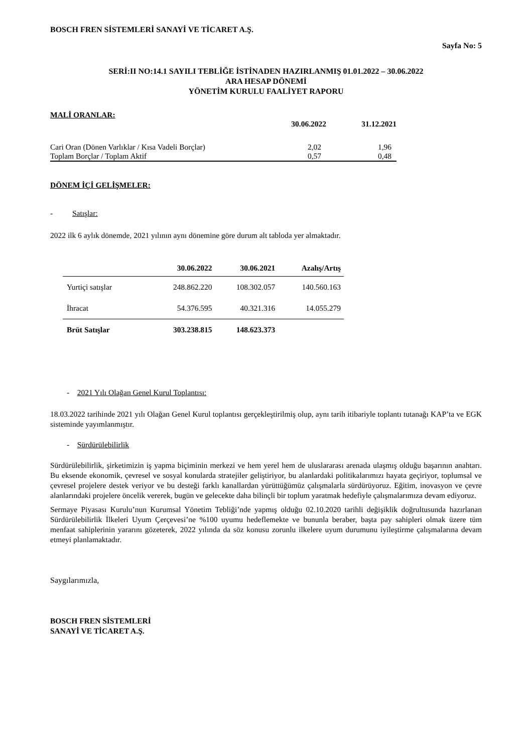BOSCH FREN SİSTEMLERİ SANAYİ VE TİCARET A.Ş.
Sayfa No: 5
SERİ:II NO:14.1 SAYILI TEBLİĞE İSTİNADEN HAZIRLANMIŞ 01.01.2022 – 30.06.2022
ARA HESAP DÖNEMİ
YÖNETİM KURULU FAALİYET RAPORU
MALİ ORANLAR:
| | 30.06.2022 | 31.12.2021 |
| --- | --- | --- |
| Cari Oran (Dönen Varlıklar / Kısa Vadeli Borçlar) | 2,02 | 1,96 |
| Toplam Borçlar / Toplam Aktif | 0,57 | 0,48 |
DÖNEM İÇİ GELİŞMELER:
- Satışlar:
2022 ilk 6 aylık dönemde, 2021 yılının aynı dönemine göre durum alt tabloda yer almaktadır.
| | 30.06.2022 | 30.06.2021 | Azalış/Artış |
| --- | --- | --- | --- |
| Yurtiçi satışlar | 248.862.220 | 108.302.057 | 140.560.163 |
| İhracat | 54.376.595 | 40.321.316 | 14.055.279 |
| Brüt Satışlar | 303.238.815 | 148.623.373 | |
- 2021 Yılı Olağan Genel Kurul Toplantısı:
18.03.2022 tarihinde 2021 yılı Olağan Genel Kurul toplantısı gerçekleştirilmiş olup, aynı tarih itibariyle toplantı tutanağı KAP’ta ve EGK sisteminde yayımlanmıştır.
- Sürdürülebilirlik
Sürdürülebilirlik, şirketimizin iş yapma biçiminin merkezi ve hem yerel hem de uluslararası arenada ulaşmış olduğu başarının anahtarı. Bu eksende ekonomik, çevresel ve sosyal konularda stratejiler geliştiriyor, bu alanlardaki politikalarımızı hayata geçiriyor, toplumsal ve çevresel projelere destek veriyor ve bu desteği farklı kanallardan yürüttüğümüz çalışmalarla sürdürüyoruz. Eğitim, inovasyon ve çevre alanlarındaki projelere öncelik vererek, bugün ve gelecekte daha bilinçli bir toplum yaratmak hedefiyle çalışmalarımıza devam ediyoruz.
Sermaye Piyasası Kurulu’nun Kurumsal Yönetim Tebliği’nde yapmış olduğu 02.10.2020 tarihli değişiklik doğrultusunda hazırlanan Sürdürülebilirlik İlkeleri Uyum Çerçevesi’ne %100 uyumu hedeflemekte ve bununla beraber, başta pay sahipleri olmak üzere tüm menfaat sahiplerinin yararını gözeterek, 2022 yılında da söz konusu zorunlu ilkelere uyum durumunu iyileştirme çalışmalarına devam etmeyi planlamaktadır.
Saygılarımızla,
BOSCH FREN SİSTEMLERİ
SANAYİ VE TİCARET A.Ş.